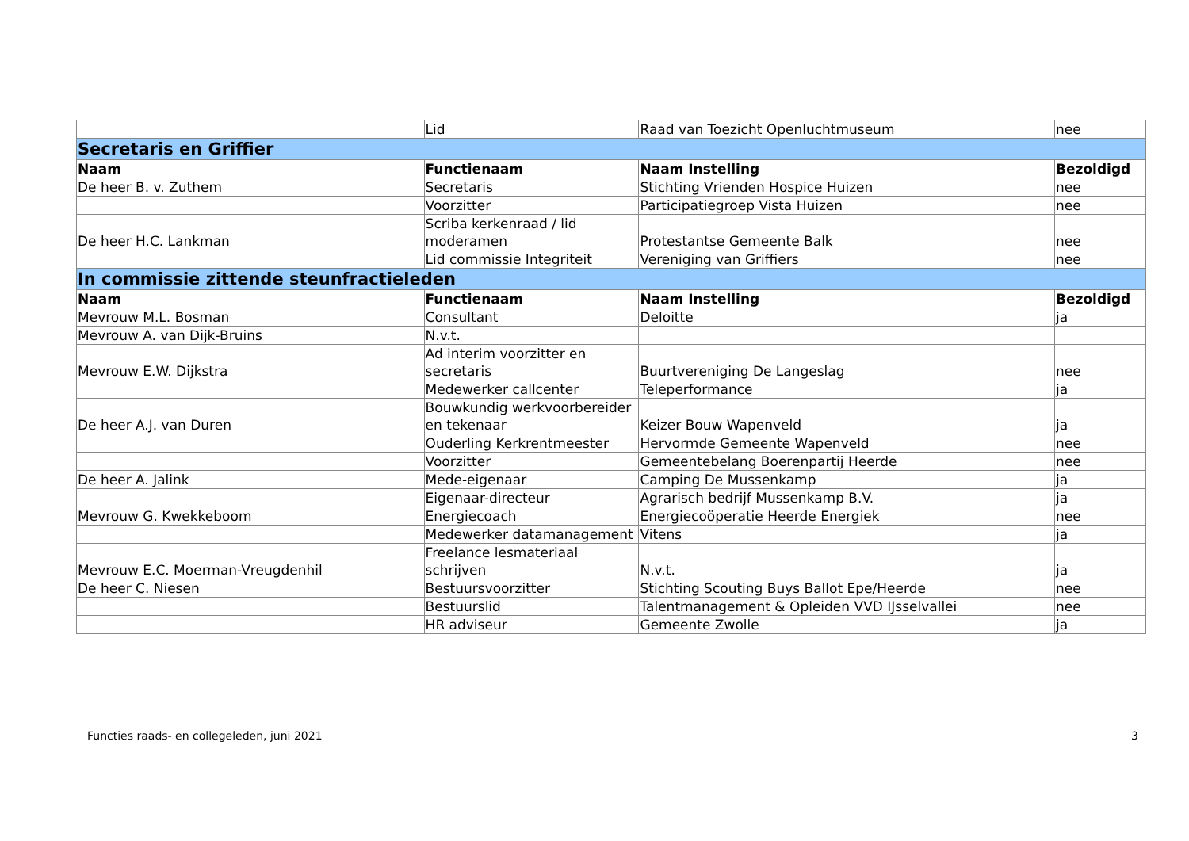| | Lid | Raad van Toezicht Openluchtmuseum | nee |
| Secretaris en Griffier | | | |
| Naam | Functienaam | Naam Instelling | Bezoldigd |
| De heer B. v. Zuthem | Secretaris | Stichting Vrienden Hospice Huizen | nee |
| | Voorzitter | Participatiegroep Vista Huizen | nee |
| De heer H.C. Lankman | Scriba kerkenraad / lid moderamen | Protestantse Gemeente Balk | nee |
| | Lid commissie Integriteit | Vereniging van Griffiers | nee |
| In commissie zittende steunfractieleden | | | |
| Naam | Functienaam | Naam Instelling | Bezoldigd |
| Mevrouw M.L. Bosman | Consultant | Deloitte | ja |
| Mevrouw A. van Dijk-Bruins | N.v.t. | | |
| Mevrouw E.W. Dijkstra | Ad interim voorzitter en secretaris | Buurtvereniging De Langeslag | nee |
| | Medewerker callcenter | Teleperformance | ja |
| De heer A.J. van Duren | Bouwkundig werkvoorbereider en tekenaar | Keizer Bouw Wapenveld | ja |
| | Ouderling Kerkrentmeester | Hervormde Gemeente Wapenveld | nee |
| | Voorzitter | Gemeentebelang Boerenpartij Heerde | nee |
| De heer A. Jalink | Mede-eigenaar | Camping De Mussenkamp | ja |
| | Eigenaar-directeur | Agrarisch bedrijf Mussenkamp B.V. | ja |
| Mevrouw G. Kwekkeboom | Energiecoach | Energiecoöperatie Heerde Energiek | nee |
| | Medewerker datamanagement | Vitens | ja |
| Mevrouw E.C. Moerman-Vreugdenhil | Freelance lesmateriaal schrijven | N.v.t. | ja |
| De heer C. Niesen | Bestuursvoorzitter | Stichting Scouting Buys Ballot Epe/Heerde | nee |
| | Bestuurslid | Talentmanagement & Opleiden VVD IJsselvallei | nee |
| | HR adviseur | Gemeente Zwolle | ja |
Functies raads- en collegeleden, juni 2021 3